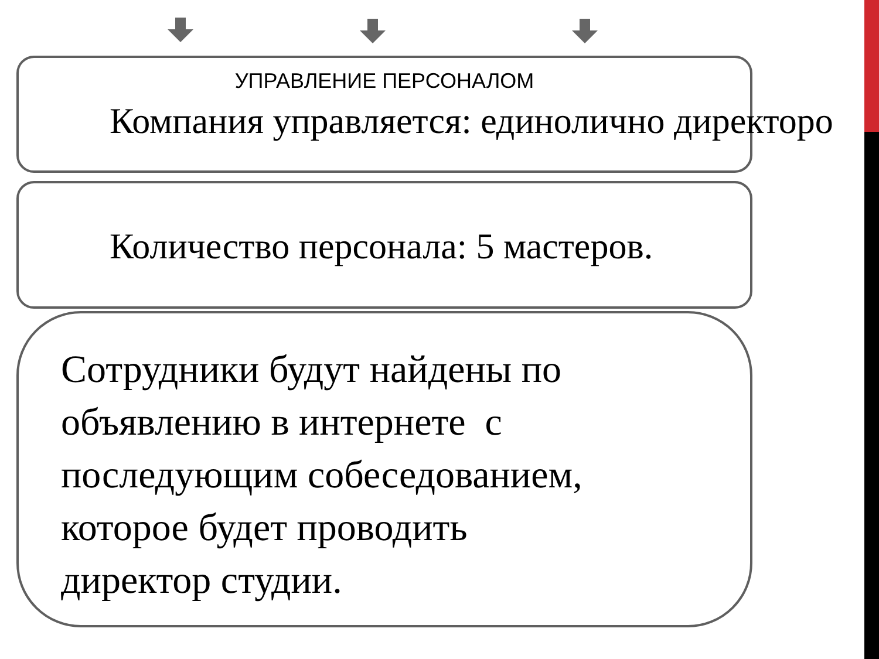УПРАВЛЕНИЕ ПЕРСОНАЛОМ
Компания управляется: единолично директоро
Количество персонала: 5 мастеров.
Сотрудники будут найдены по
объявлению в интернете с
последующим собеседованием,
которое будет проводить
директор студии.